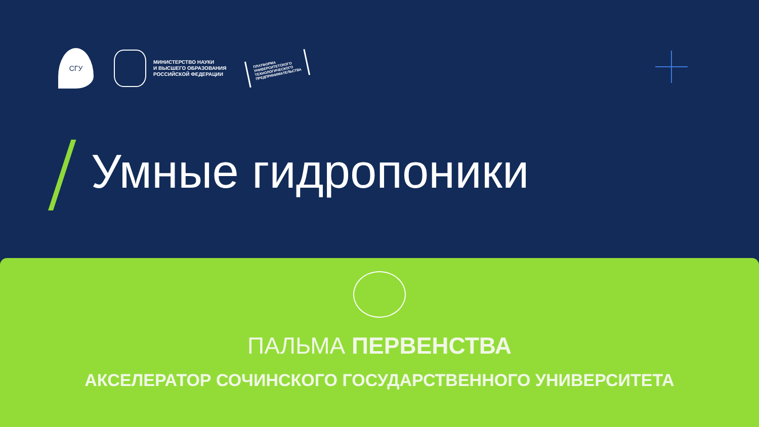СГУ
МИНИСТЕРСТВО НАУКИ
И ВЫСШЕГО ОБРАЗОВАНИЯ
РОССИЙСКОЙ ФЕДЕРАЦИИ
ПЛАТФОРМА
УНИВЕРСИТЕТСКОГО
ТЕХНОЛОГИЧЕСКОГО
ПРЕДПРИНИМАТЕЛЬСТВА
Умные гидропоники
ПАЛЬМА ПЕРВЕНСТВА
АКСЕЛЕРАТОР СОЧИНСКОГО ГОСУДАРСТВЕННОГО УНИВЕРСИТЕТА